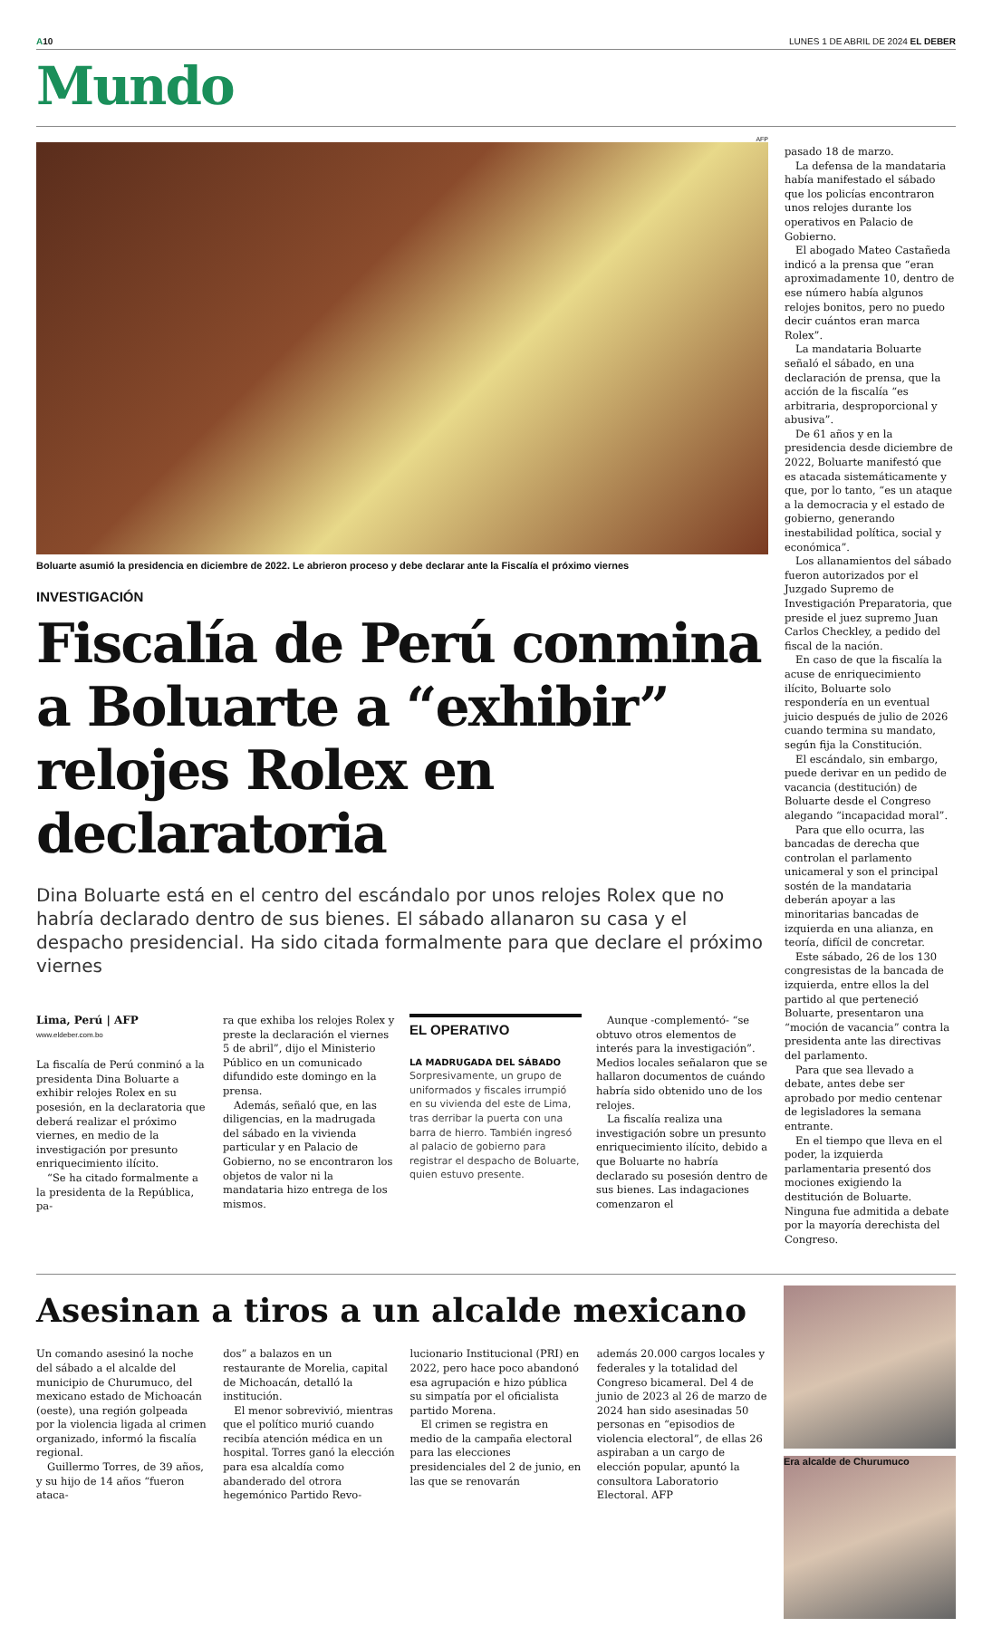A 10 LUNES 1 DE ABRIL DE 2024 EL DEBER
Mundo
AFP
Boluarte asumió la presidencia en diciembre de 2022. Le abrieron proceso y debe declarar ante la Fiscalía el próximo viernes
INVESTIGACIÓN
Fiscalía de Perú conmina a Boluarte a “exhibir” relojes Rolex en declaratoria
Dina Boluarte está en el centro del escándalo por unos relojes Rolex que no habría declarado dentro de sus bienes. El sábado allanaron su casa y el despacho presidencial. Ha sido citada formalmente para que declare el próximo viernes
Lima, Perú | AFP
www.eldeber.com.bo
La fiscalía de Perú conminó a la presidenta Dina Boluarte a exhibir relojes Rolex en su posesión, en la declaratoria que deberá realizar el próximo viernes, en medio de la investigación por presunto enriquecimiento ilícito.
“Se ha citado formalmente a la presidenta de la República, pa-
ra que exhiba los relojes Rolex y preste la declaración el viernes 5 de abril”, dijo el Ministerio Público en un comunicado difundido este domingo en la prensa.
Además, señaló que, en las diligencias, en la madrugada del sábado en la vivienda particular y en Palacio de Gobierno, no se encontraron los objetos de valor ni la mandataria hizo entrega de los mismos.
EL OPERATIVO
LA MADRUGADA DEL SÁBADO
Sorpresivamente, un grupo de uniformados y fiscales irrumpió en su vivienda del este de Lima, tras derribar la puerta con una barra de hierro. También ingresó al palacio de gobierno para registrar el despacho de Boluarte, quien estuvo presente.
Aunque -complementó- “se obtuvo otros elementos de interés para la investigación”. Medios locales señalaron que se hallaron documentos de cuándo habría sido obtenido uno de los relojes.
La fiscalía realiza una investigación sobre un presunto enriquecimiento ilícito, debido a que Boluarte no habría declarado su posesión dentro de sus bienes. Las indagaciones comenzaron el
pasado 18 de marzo.
La defensa de la mandataria había manifestado el sábado que los policías encontraron unos relojes durante los operativos en Palacio de Gobierno.
El abogado Mateo Castañeda indicó a la prensa que “eran aproximadamente 10, dentro de ese número había algunos relojes bonitos, pero no puedo decir cuántos eran marca Rolex”.
La mandataria Boluarte señaló el sábado, en una declaración de prensa, que la acción de la fiscalía “es arbitraria, desproporcional y abusiva”.
De 61 años y en la presidencia desde diciembre de 2022, Boluarte manifestó que es atacada sistemáticamente y que, por lo tanto, “es un ataque a la democracia y el estado de gobierno, generando inestabilidad política, social y económica”.
Los allanamientos del sábado fueron autorizados por el Juzgado Supremo de Investigación Preparatoria, que preside el juez supremo Juan Carlos Checkley, a pedido del fiscal de la nación.
En caso de que la fiscalía la acuse de enriquecimiento ilícito, Boluarte solo respondería en un eventual juicio después de julio de 2026 cuando termina su mandato, según fija la Constitución.
El escándalo, sin embargo, puede derivar en un pedido de vacancia (destitución) de Boluarte desde el Congreso alegando “incapacidad moral”.
Para que ello ocurra, las bancadas de derecha que controlan el parlamento unicameral y son el principal sostén de la mandataria deberán apoyar a las minoritarias bancadas de izquierda en una alianza, en teoría, difícil de concretar.
Este sábado, 26 de los 130 congresistas de la bancada de izquierda, entre ellos la del partido al que perteneció Boluarte, presentaron una “moción de vacancia” contra la presidenta ante las directivas del parlamento.
Para que sea llevado a debate, antes debe ser aprobado por medio centenar de legisladores la semana entrante.
En el tiempo que lleva en el poder, la izquierda parlamentaria presentó dos mociones exigiendo la destitución de Boluarte. Ninguna fue admitida a debate por la mayoría derechista del Congreso.
Asesinan a tiros a un alcalde mexicano
Un comando asesinó la noche del sábado a el alcalde del municipio de Churumuco, del mexicano estado de Michoacán (oeste), una región golpeada por la violencia ligada al crimen organizado, informó la fiscalía regional.
Guillermo Torres, de 39 años, y su hijo de 14 años “fueron ataca-
dos” a balazos en un restaurante de Morelia, capital de Michoacán, detalló la institución.
El menor sobrevivió, mientras que el político murió cuando recibía atención médica en un hospital. Torres ganó la elección para esa alcaldía como abanderado del otrora hegemónico Partido Revo-
lucionario Institucional (PRI) en 2022, pero hace poco abandonó esa agrupación e hizo pública su simpatía por el oficialista partido Morena.
El crimen se registra en medio de la campaña electoral para las elecciones presidenciales del 2 de junio, en las que se renovarán
además 20.000 cargos locales y federales y la totalidad del Congreso bicameral. Del 4 de junio de 2023 al 26 de marzo de 2024 han sido asesinadas 50 personas en “episodios de violencia electoral”, de ellas 26 aspiraban a un cargo de elección popular, apuntó la consultora Laboratorio Electoral. AFP
Era alcalde de Churumuco